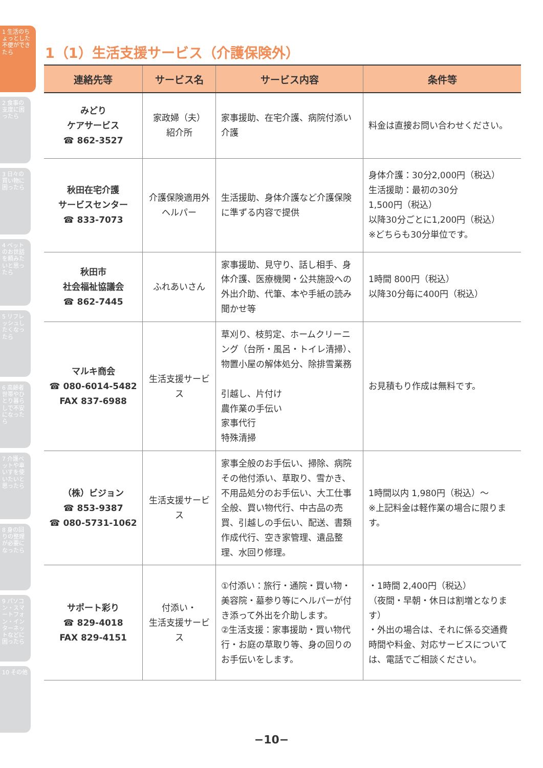1 生活のちょっとした不便ができたら
2 食事の支度に困ったら
3 日々の買い物に困ったら
4 ペットのお世話を頼みたいと思ったら
5 リフレッシュしたくなったら
6 高齢者世帯やひとり暮らしで不安になったら
7 介護ベットや車いすを使いたいと思ったら
8 身の回りの整理が必要になったら
9 パソコン・スマートフォン・インターネットなどに困ったら
10 その他
1（1）生活支援サービス（介護保険外）
| 連絡先等 | サービス名 | サービス内容 | 条件等 |
| --- | --- | --- | --- |
| みどり ケアサービス ☎ 862-3527 | 家政婦（夫） 紹介所 | 家事援助、在宅介護、病院付添い介護 | 料金は直接お問い合わせください。 |
| 秋田在宅介護 サービスセンター ☎ 833-7073 | 介護保険適用外 ヘルパー | 生活援助、身体介護など介護保険に準ずる内容で提供 | 身体介護：30分2,000円（税込） 生活援助：最初の30分 1,500円（税込） 以降30分ごとに1,200円（税込） ※どちらも30分単位です。 |
| 秋田市 社会福祉協議会 ☎ 862-7445 | ふれあいさん | 家事援助、見守り、話し相手、身体介護、医療機関・公共施設への外出介助、代筆、本や手紙の読み聞かせ等 | 1時間 800円（税込） 以降30分毎に400円（税込） |
| マルキ商会 ☎ 080-6014-5482 FAX 837-6988 | 生活支援サービス | 草刈り、枝剪定、ホームクリーニング（台所・風呂・トイレ清掃）、物置小屋の解体処分、除排雪業務 引越し、片付け 農作業の手伝い 家事代行 特殊清掃 | お見積もり作成は無料です。 |
| （株）ビジョン ☎ 853-9387 ☎ 080-5731-1062 | 生活支援サービス | 家事全般のお手伝い、掃除、病院その他付添い、草取り、雪かき、不用品処分のお手伝い、大工仕事全般、買い物代行、中古品の売買、引越しの手伝い、配送、書類作成代行、空き家管理、遺品整理、水回り修理。 | 1時間以内 1,980円（税込）～ ※上記料金は軽作業の場合に限ります。 |
| サポート彩り ☎ 829-4018 FAX 829-4151 | 付添い・ 生活支援サービス | ①付添い：旅行・通院・買い物・美容院・墓参り等にヘルパーが付き添って外出を介助します。 ②生活支援：家事援助・買い物代行・お庭の草取り等、身の回りのお手伝いをします。 | ・1時間 2,400円（税込） （夜間・早朝・休日は割増となります） ・外出の場合は、それに係る交通費 時間や料金、対応サービスについては、電話でご相談ください。 |
−10−